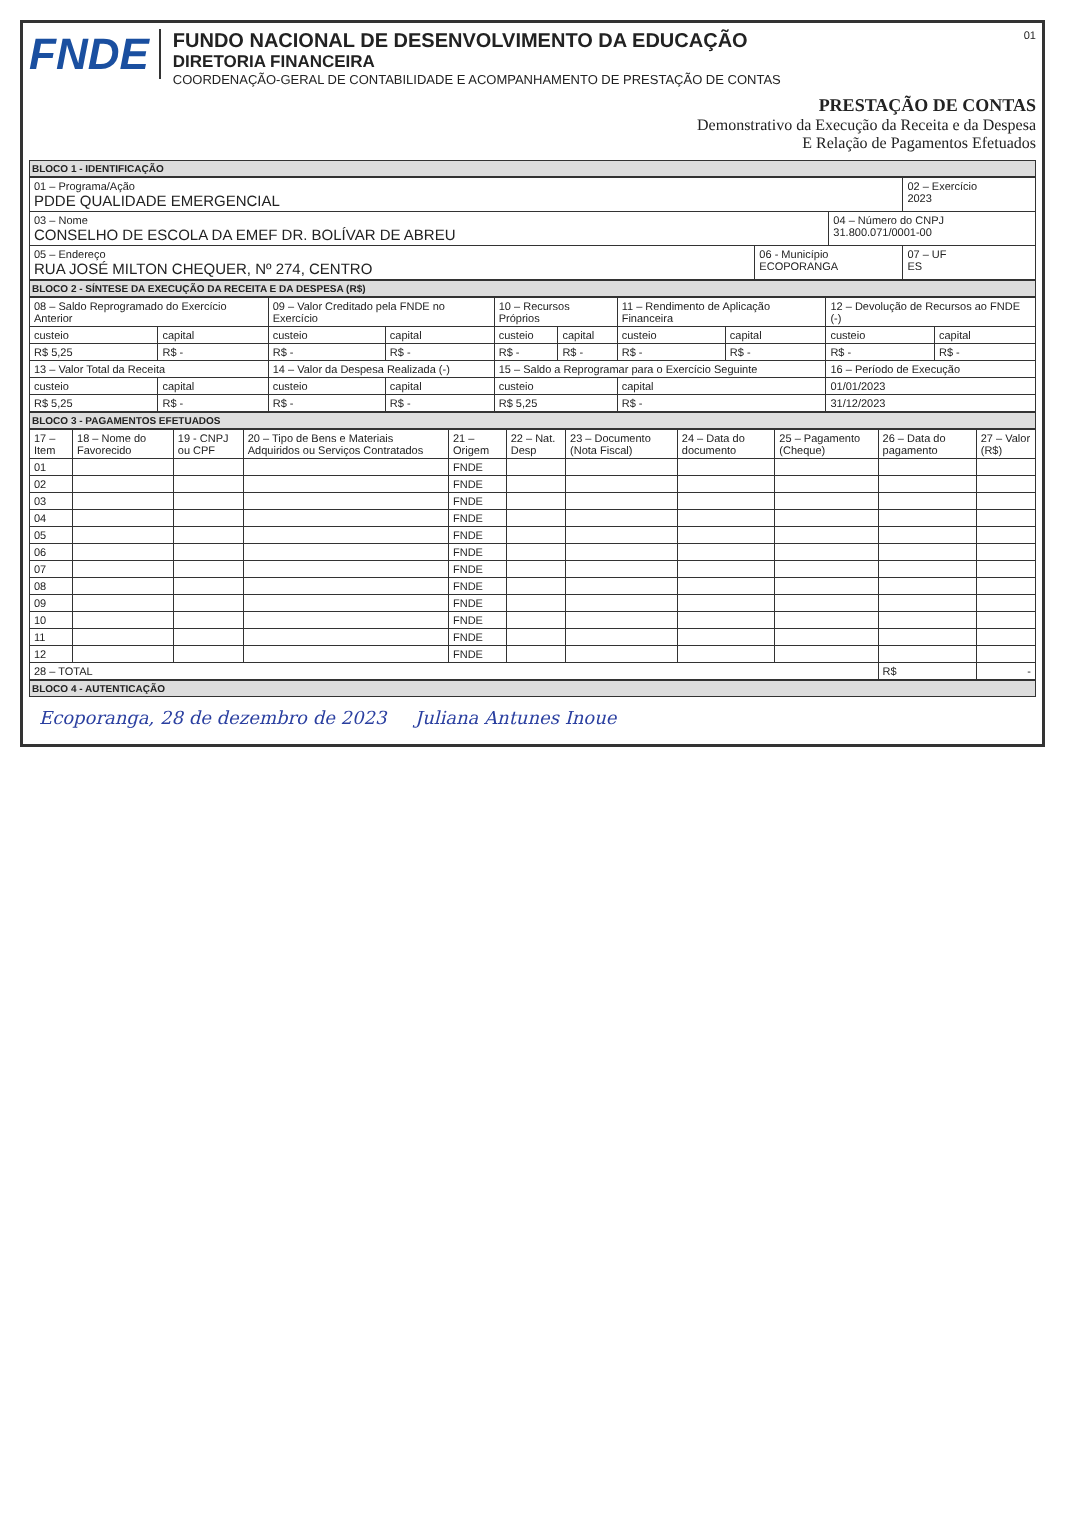FNDE
FUNDO NACIONAL DE DESENVOLVIMENTO DA EDUCAÇÃO
DIRETORIA FINANCEIRA
COORDENAÇÃO-GERAL DE CONTABILIDADE E ACOMPANHAMENTO DE PRESTAÇÃO DE CONTAS
01
PRESTAÇÃO DE CONTAS
Demonstrativo da Execução da Receita e da Despesa
E Relação de Pagamentos Efetuados
BLOCO 1 - IDENTIFICAÇÃO
| 01 – Programa/Ação PDDE QUALIDADE EMERGENCIAL | | | 02 – Exercício 2023 |
| 03 – Nome CONSELHO DE ESCOLA DA EMEF DR. BOLÍVAR DE ABREU | | 04 – Número do CNPJ 31.800.071/0001-00 | |
| 05 – Endereço RUA JOSÉ MILTON CHEQUER, Nº 274, CENTRO | 06 - Município ECOPORANGA | | 07 – UF ES |
BLOCO 2 - SÍNTESE DA EXECUÇÃO DA RECEITA E DA DESPESA (R$)
| 08 – Saldo Reprogramado do Exercício Anterior | | 09 – Valor Creditado pela FNDE no Exercício | | 10 – Recursos Próprios | | 11 – Rendimento de Aplicação Financeira | | 12 – Devolução de Recursos ao FNDE (-) | |
| custeio | capital | custeio | capital | custeio | capital | custeio | capital | custeio | capital |
| R$ 5,25 | R$ - | R$ - | R$ - | R$ - | R$ - | R$ - | R$ - | R$ - | R$ - |
| 13 – Valor Total da Receita | | 14 – Valor da Despesa Realizada (-) | | 15 – Saldo a Reprogramar para o Exercício Seguinte | | | | 16 – Período de Execução | |
| custeio | capital | custeio | capital | custeio | | capital | | 01/01/2023 | |
| R$ 5,25 | R$ - | R$ - | R$ - | R$ 5,25 | | R$ - | | 31/12/2023 | |
BLOCO 3 - PAGAMENTOS EFETUADOS
| 17 – Item | 18 – Nome do Favorecido | 19 - CNPJ ou CPF | 20 – Tipo de Bens e Materiais Adquiridos ou Serviços Contratados | 21 – Origem | 22 – Nat. Desp | 23 – Documento (Nota Fiscal) | 24 – Data do documento | 25 – Pagamento (Cheque) | 26 – Data do pagamento | 27 – Valor (R$) |
| --- | --- | --- | --- | --- | --- | --- | --- | --- | --- | --- |
| 01 | | | | FNDE | | | | | | |
| 02 | | | | FNDE | | | | | | |
| 03 | | | | FNDE | | | | | | |
| 04 | | | | FNDE | | | | | | |
| 05 | | | | FNDE | | | | | | |
| 06 | | | | FNDE | | | | | | |
| 07 | | | | FNDE | | | | | | |
| 08 | | | | FNDE | | | | | | |
| 09 | | | | FNDE | | | | | | |
| 10 | | | | FNDE | | | | | | |
| 11 | | | | FNDE | | | | | | |
| 12 | | | | FNDE | | | | | | |
| 28 – TOTAL | | | | | | | | | R$ | - |
BLOCO 4 - AUTENTICAÇÃO
Ecoporanga, 28 de dezembro de 2023 Juliana Antunes Inoue